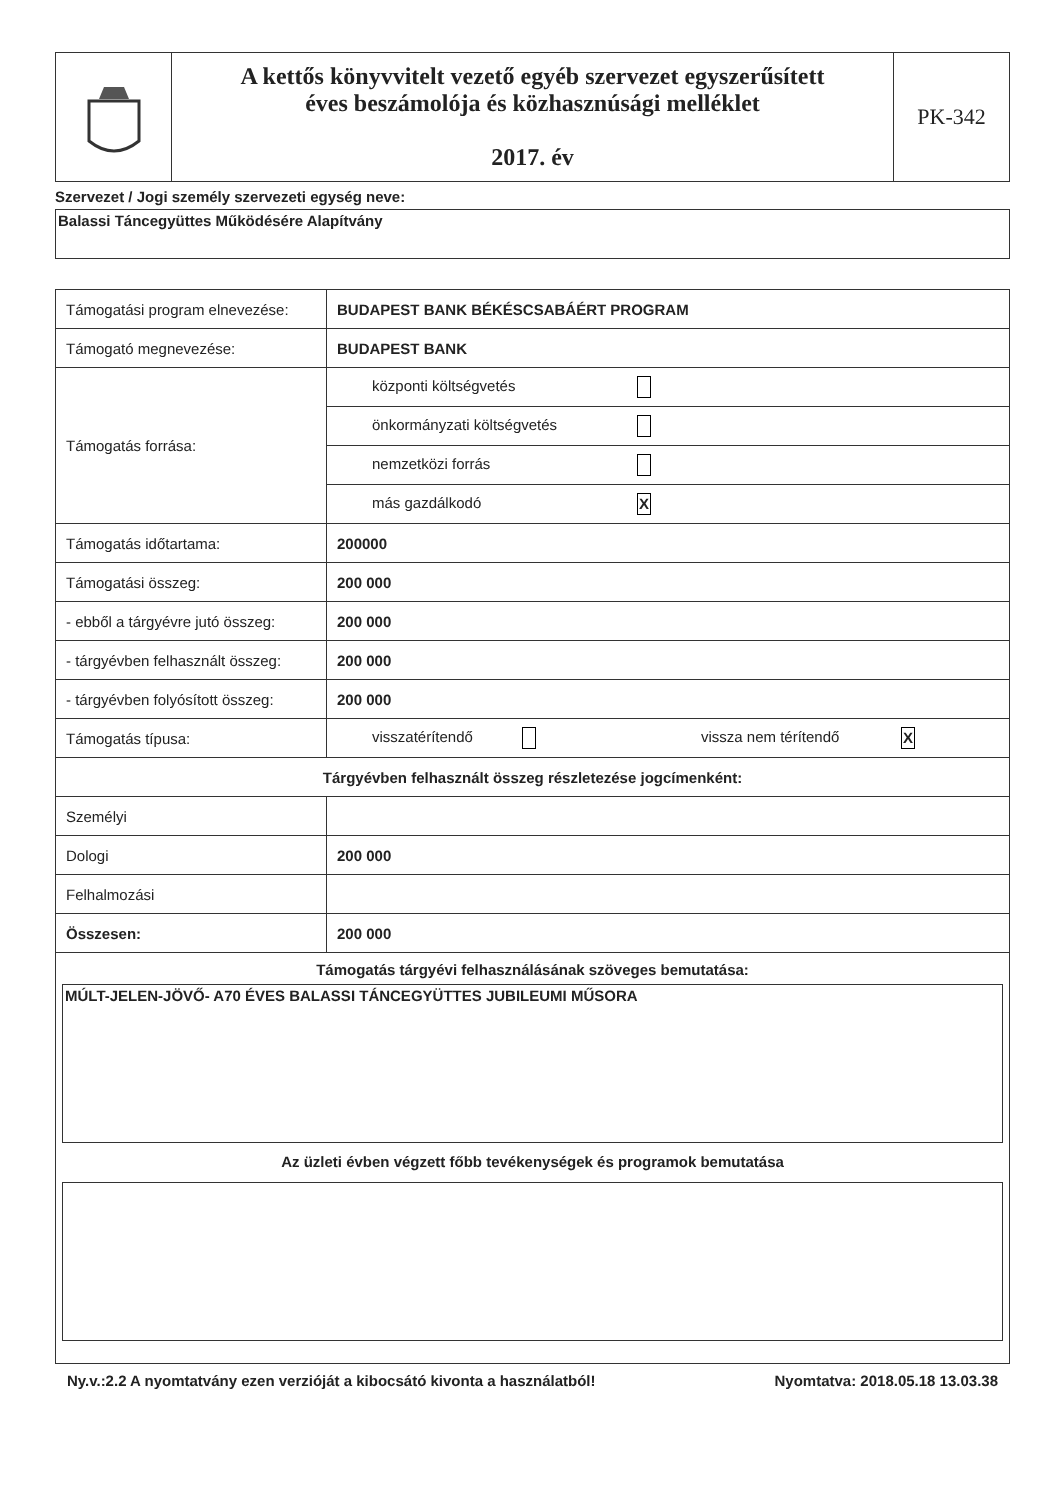| | A kettős könyvvitelt vezető egyéb szervezet egyszerűsített éves beszámolója és közhasznúsági melléklet 2017. év | PK-342 |
Szervezet / Jogi személy szervezeti egység neve:
Balassi Táncegyüttes Működésére Alapítvány
| Támogatási program elnevezése: | BUDAPEST BANK BÉKÉSCSABÁÉRT PROGRAM |
| Támogató megnevezése: | BUDAPEST BANK |
| Támogatás forrása: | központi költségvetés |
| | önkormányzati költségvetés |
| | nemzetközi forrás |
| | más gazdálkodó X |
| Támogatás időtartama: | 200000 |
| Támogatási összeg: | 200 000 |
| - ebből a tárgyévre jutó összeg: | 200 000 |
| - tárgyévben felhasznált összeg: | 200 000 |
| - tárgyévben folyósított összeg: | 200 000 |
| Támogatás típusa: | visszatérítendő vissza nem térítendő X |
| Tárgyévben felhasznált összeg részletezése jogcímenként: | |
| Személyi | |
| Dologi | 200 000 |
| Felhalmozási | |
| Összesen: | 200 000 |
| Támogatás tárgyévi felhasználásának szöveges bemutatása: MÚLT-JELEN-JÖVŐ- A70 ÉVES BALASSI TÁNCEGYÜTTES JUBILEUMI MŰSORA Az üzleti évben végzett főbb tevékenységek és programok bemutatása | |
Ny.v.:2.2 A nyomtatvány ezen verzióját a kibocsátó kivonta a használatból! Nyomtatva: 2018.05.18 13.03.38